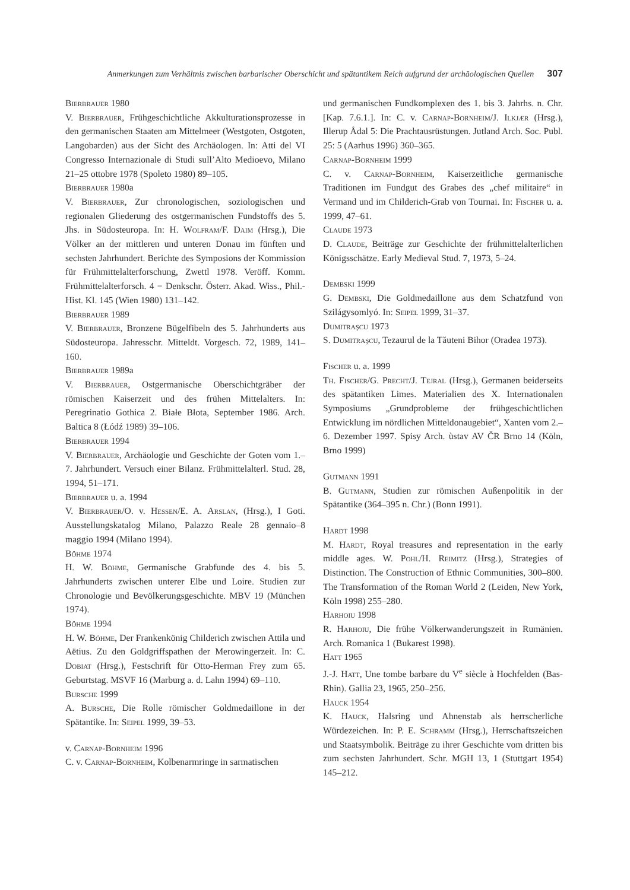Anmerkungen zum Verhältnis zwischen barbarischer Oberschicht und spätantikem Reich aufgrund der archäologischen Quellen 307
Bierbrauer 1980
V. Bierbrauer, Frühgeschichtliche Akkulturationsprozesse in den germanischen Staaten am Mittelmeer (Westgoten, Ostgoten, Langobarden) aus der Sicht des Archäologen. In: Atti del VI Congresso Internazionale di Studi sull’Alto Medioevo, Milano 21–25 ottobre 1978 (Spoleto 1980) 89–105.
Bierbrauer 1980a
V. Bierbrauer, Zur chronologischen, soziologischen und regionalen Gliederung des ostgermanischen Fundstoffs des 5. Jhs. in Südosteuropa. In: H. Wolfram/F. Daim (Hrsg.), Die Völker an der mittleren und unteren Donau im fünften und sechsten Jahrhundert. Berichte des Symposions der Kommission für Frühmittelalterforschung, Zwettl 1978. Veröff. Komm. Frühmittelalterforsch. 4 = Denkschr. Österr. Akad. Wiss., Phil.-Hist. Kl. 145 (Wien 1980) 131–142.
Bierbrauer 1989
V. Bierbrauer, Bronzene Bügelfibeln des 5. Jahrhunderts aus Südosteuropa. Jahresschr. Mitteldt. Vorgesch. 72, 1989, 141–160.
Bierbrauer 1989a
V. Bierbrauer, Ostgermanische Oberschichtgräber der römischen Kaiserzeit und des frühen Mittelalters. In: Peregrinatio Gothica 2. Białe Błota, September 1986. Arch. Baltica 8 (Łódź 1989) 39–106.
Bierbrauer 1994
V. Bierbrauer, Archäologie und Geschichte der Goten vom 1.–7. Jahrhundert. Versuch einer Bilanz. Frühmittelalterl. Stud. 28, 1994, 51–171.
Bierbrauer u. a. 1994
V. Bierbrauer/O. v. Hessen/E. A. Arslan, (Hrsg.), I Goti. Ausstellungskatalog Milano, Palazzo Reale 28 gennaio–8 maggio 1994 (Milano 1994).
Böhme 1974
H. W. Böhme, Germanische Grabfunde des 4. bis 5. Jahrhunderts zwischen unterer Elbe und Loire. Studien zur Chronologie und Bevölkerungsgeschichte. MBV 19 (München 1974).
Böhme 1994
H. W. Böhme, Der Frankenkönig Childerich zwischen Attila und Aëtius. Zu den Goldgriffspathen der Merowingerzeit. In: C. Dobiat (Hrsg.), Festschrift für Otto-Herman Frey zum 65. Geburtstag. MSVF 16 (Marburg a. d. Lahn 1994) 69–110.
Bursche 1999
A. Bursche, Die Rolle römischer Goldmedaillone in der Spätantike. In: Seipel 1999, 39–53.
v. Carnap-Bornheim 1996
C. v. Carnap-Bornheim, Kolbenarmringe in sarmatischen
und germanischen Fundkomplexen des 1. bis 3. Jahrhs. n. Chr. [Kap. 7.6.1.]. In: C. v. Carnap-Bornheim/J. Ilkjær (Hrsg.), Illerup Ådal 5: Die Prachtausrüstungen. Jutland Arch. Soc. Publ. 25: 5 (Aarhus 1996) 360–365.
Carnap-Bornheim 1999
C. v. Carnap-Bornheim, Kaiserzeitliche germanische Traditionen im Fundgut des Grabes des „chef militaire“ in Vermand und im Childerich-Grab von Tournai. In: Fischer u. a. 1999, 47–61.
Claude 1973
D. Claude, Beiträge zur Geschichte der frühmittelalterlichen Königsschätze. Early Medieval Stud. 7, 1973, 5–24.
Dembski 1999
G. Dembski, Die Goldmedaillone aus dem Schatzfund von Szilágysomlyó. In: Seipel 1999, 31–37.
Dumitraşcu 1973
S. Dumitraşcu, Tezaurul de la Tăuteni Bihor (Oradea 1973).
Fischer u. a. 1999
Th. Fischer/G. Precht/J. Tejral (Hrsg.), Germanen beiderseits des spätantiken Limes. Materialien des X. Internationalen Symposiums „Grundprobleme der frühgeschichtlichen Entwicklung im nördlichen Mitteldonaugebiet“, Xanten vom 2.–6. Dezember 1997. Spisy Arch. ùstav AV ČR Brno 14 (Köln, Brno 1999)
Gutmann 1991
B. Gutmann, Studien zur römischen Außenpolitik in der Spätantike (364–395 n. Chr.) (Bonn 1991).
Hardt 1998
M. Hardt, Royal treasures and representation in the early middle ages. W. Pohl/H. Reimitz (Hrsg.), Strategies of Distinction. The Construction of Ethnic Communities, 300–800. The Transformation of the Roman World 2 (Leiden, New York, Köln 1998) 255–280.
Harhoiu 1998
R. Harhoiu, Die frühe Völkerwanderungszeit in Rumänien. Arch. Romanica 1 (Bukarest 1998).
Hatt 1965
J.-J. Hatt, Une tombe barbare du V<sup>e</sup> siècle à Hochfelden (Bas-Rhin). Gallia 23, 1965, 250–256.
Hauck 1954
K. Hauck, Halsring und Ahnenstab als herrscherliche Würdezeichen. In: P. E. Schramm (Hrsg.), Herrschaftszeichen und Staatsymbolik. Beiträge zu ihrer Geschichte vom dritten bis zum sechsten Jahrhundert. Schr. MGH 13, 1 (Stuttgart 1954) 145–212.